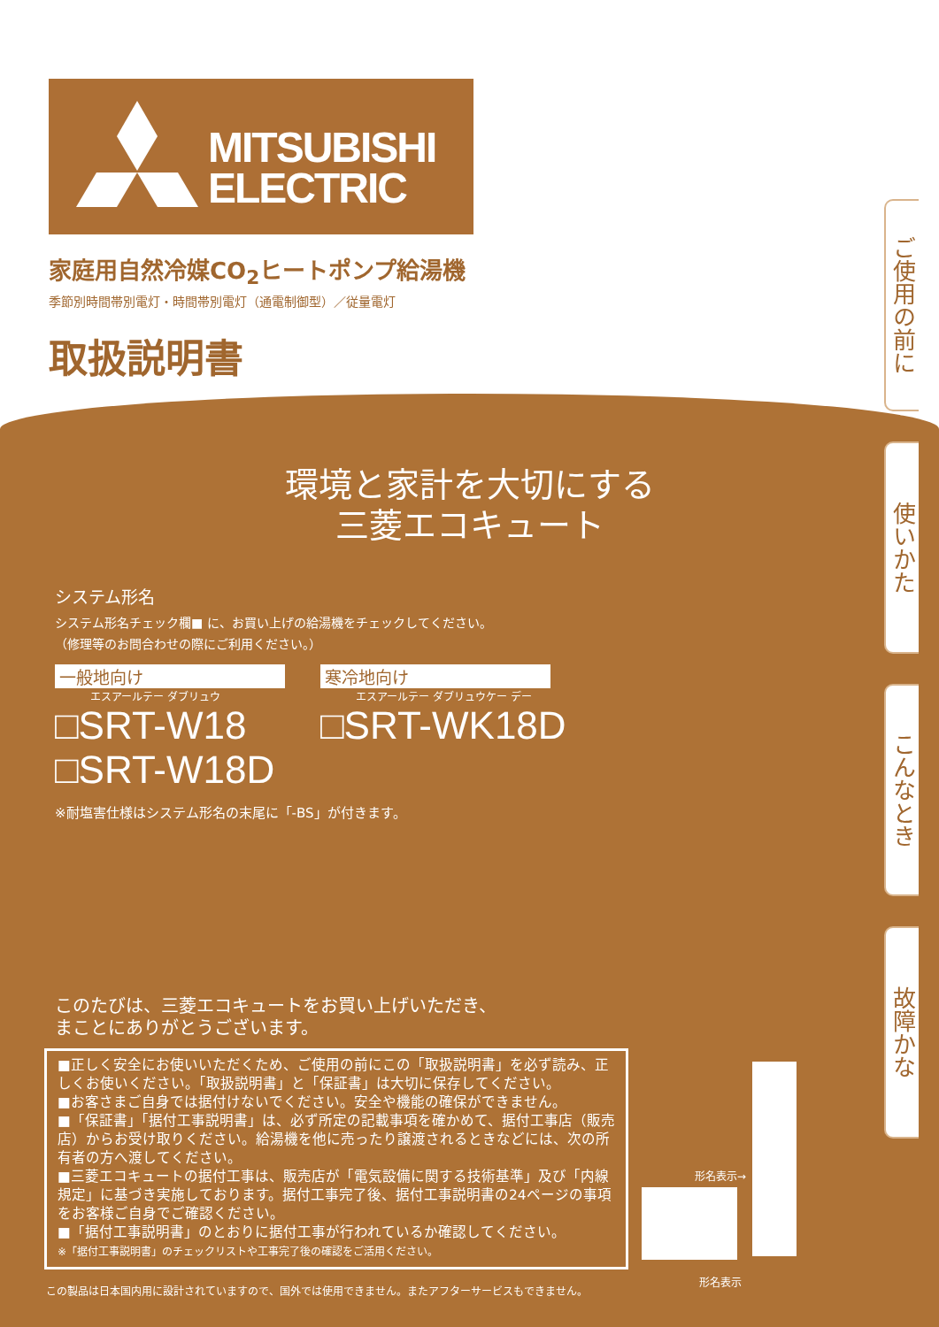MITSUBISHI
ELECTRIC
家庭用自然冷媒CO<sub>2</sub>ヒートポンプ給湯機
季節別時間帯別電灯・時間帯別電灯（通電制御型）／従量電灯
取扱説明書
ご使用の前に
使いかた
こんなとき
故障かな
環境と家計を大切にする
三菱エコキュート
システム形名
システム形名チェック欄■ に、お買い上げの給湯機をチェックしてください。
（修理等のお問合わせの際にご利用ください。）
一般地向け
エスアールテー ダブリュウ
□SRT-W18
□SRT-W18D
寒冷地向け
エスアールテー ダブリュウケー デー
□SRT-WK18D
※耐塩害仕様はシステム形名の末尾に「-BS」が付きます。
このたびは、三菱エコキュートをお買い上げいただき、
まことにありがとうございます。
■正しく安全にお使いいただくため、ご使用の前にこの「取扱説明書」を必ず読み、正しくお使いください。「取扱説明書」と「保証書」は大切に保存してください。
■お客さまご自身では据付けないでください。安全や機能の確保ができません。
■「保証書」「据付工事説明書」は、必ず所定の記載事項を確かめて、据付工事店（販売店）からお受け取りください。給湯機を他に売ったり譲渡されるときなどには、次の所有者の方へ渡してください。
■三菱エコキュートの据付工事は、販売店が「電気設備に関する技術基準」及び「内線規定」に基づき実施しております。据付工事完了後、据付工事説明書の24ページの事項をお客様ご自身でご確認ください。
■「据付工事説明書」のとおりに据付工事が行われているか確認してください。
※「据付工事説明書」のチェックリストや工事完了後の確認をご活用ください。
形名表示→
形名表示
この製品は日本国内用に設計されていますので、国外では使用できません。またアフターサービスもできません。